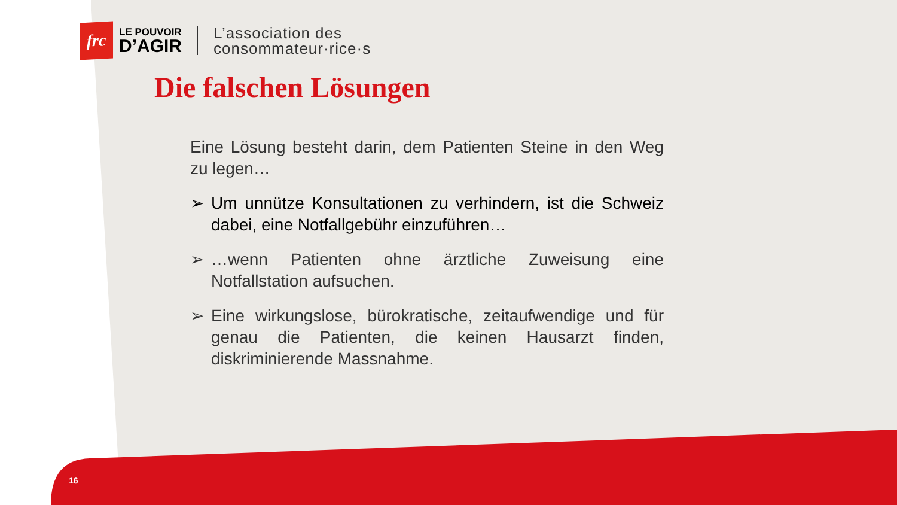frc
LE POUVOIR
D’AGIR
L’association des
consommateur·rice·s
Die falschen Lösungen
Eine Lösung besteht darin, dem Patienten Steine in den Weg zu legen…
➢ Um unnütze Konsultationen zu verhindern, ist die Schweiz dabei, eine Notfallgebühr einzuführen…
➢ …wenn Patienten ohne ärztliche Zuweisung eine Notfallstation aufsuchen.
➢ Eine wirkungslose, bürokratische, zeitaufwendige und für genau die Patienten, die keinen Hausarzt finden, diskriminierende Massnahme.
16